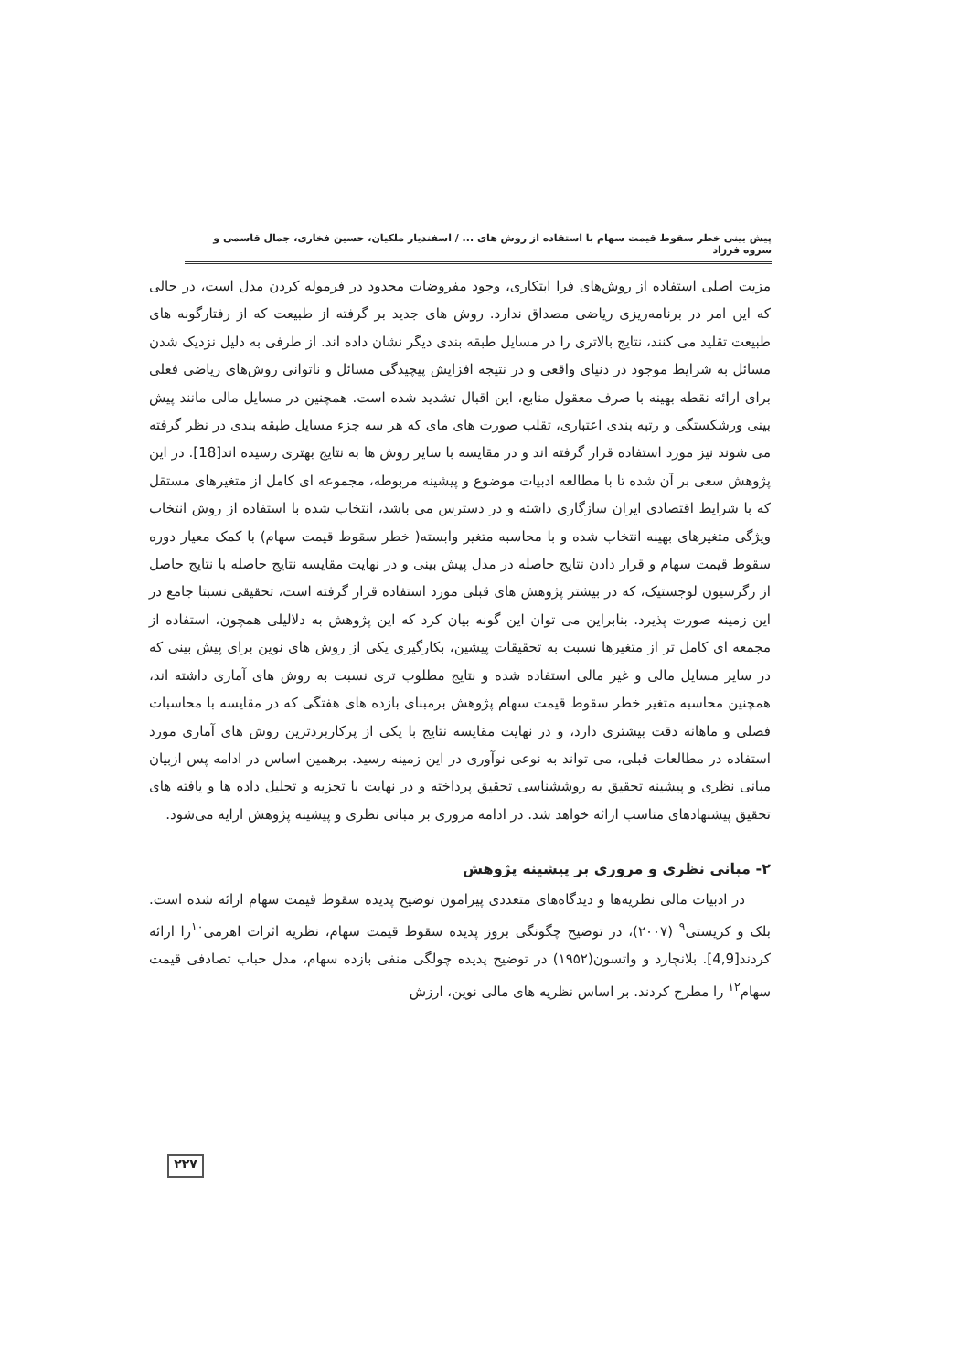پیش بینی خطر سقوط قیمت سهام با استفاده از روش های ... / اسفندیار ملکیان، حسین فخاری، جمال قاسمی و سروه فرزاد
مزیت اصلی استفاده از روش‌های فرا ابتکاری، وجود مفروضات محدود در فرموله کردن مدل است، در حالی که این امر در برنامه‌ریزی ریاضی مصداق ندارد. روش های جدید بر گرفته از طبیعت که از رفتارگونه های طبیعت تقلید می کنند، نتایج بالاتری را در مسایل طبقه بندی دیگر نشان داده اند. از طرفی به دلیل نزدیک شدن مسائل به شرایط موجود در دنیای واقعی و در نتیجه افزایش پیچیدگی مسائل و ناتوانی روش‌های ریاضی فعلی برای ارائه نقطه بهینه با صرف معقول منابع، این اقبال تشدید شده است. همچنین در مسایل مالی مانند پیش بینی ورشکستگی و رتبه بندی اعتباری، تقلب صورت های مای که هر سه جزء مسایل طبقه بندی در نظر گرفته می شوند نیز مورد استفاده قرار گرفته اند و در مقایسه با سایر روش ها به نتایج بهتری رسیده اند[18]. در این پژوهش سعی بر آن شده تا با مطالعه ادبیات موضوع و پیشینه مربوطه، مجموعه ای کامل از متغیرهای مستقل که با شرایط اقتصادی ایران سازگاری داشته و در دسترس می باشد، انتخاب شده با استفاده از روش انتخاب ویژگی متغیرهای بهینه انتخاب شده و با محاسبه متغیر وابسته( خطر سقوط قیمت سهام) با کمک معیار دوره سقوط قیمت سهام و قرار دادن نتایج حاصله در مدل پیش بینی و در نهایت مقایسه نتایج حاصله با نتایج حاصل از رگرسیون لوجستیک، که در بیشتر پژوهش های قبلی مورد استفاده قرار گرفته است، تحقیقی نسبتا جامع در این زمینه صورت پذیرد. بنابراین می توان این گونه بیان کرد که این پژوهش به دلالیلی همچون، استفاده از مجمعه ای کامل تر از متغیرها نسبت به تحقیقات پیشین، بکارگیری یکی از روش های نوین برای پیش بینی که در سایر مسایل مالی و غیر مالی استفاده شده و نتایج مطلوب تری نسبت به روش های آماری داشته اند، همچنین محاسبه متغیر خطر سقوط قیمت سهام پژوهش برمبنای بازده های هفتگی که در مقایسه با محاسبات فصلی و ماهانه دقت بیشتری دارد، و در نهایت مقایسه نتایج با یکی از پرکاربردترین روش های آماری مورد استفاده در مطالعات قبلی، می تواند به نوعی نوآوری در این زمینه رسید. برهمین اساس در ادامه پس ازبیان مبانی نظری و پیشینه تحقیق به روششناسی تحقیق پرداخته و در نهایت با تجزیه و تحلیل داده ها و یافته های تحقیق پیشنهادهای مناسب ارائه خواهد شد. در ادامه مروری بر مبانی نظری و پیشینه پژوهش ارایه می‌شود.
۲- مبانی نظری و مروری بر پیشینه پژوهش
در ادبیات مالی نظریه‌ها و دیدگاه‌های متعددی پیرامون توضیح پدیده سقوط قیمت سهام ارائه شده است. بلک و کریستی<sup>۹</sup> (۲۰۰۷)، در توضیح چگونگی بروز پدیده سقوط قیمت سهام، نظریه اثرات اهرمی<sup>۱۰</sup>را ارائه کردند[4,9]. بلانچارد و واتسون(۱۹۵۲) در توضیح پدیده چولگی منفی بازده سهام، مدل حباب تصادفی قیمت سهام<sup>۱۲</sup> را مطرح کردند. بر اساس نظریه های مالی نوین، ارزش
۲۲۷